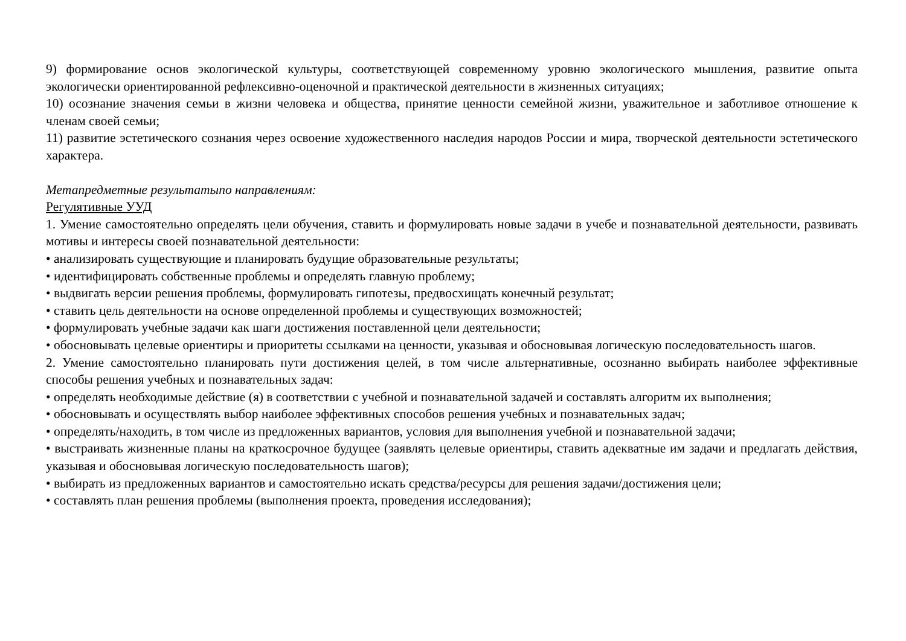9) формирование основ экологической культуры, соответствующей современному уровню экологического мышления, развитие опыта экологически ориентированной рефлексивно-оценочной и практической деятельности в жизненных ситуациях;
10) осознание значения семьи в жизни человека и общества, принятие ценности семейной жизни, уважительное и заботливое отношение к членам своей семьи;
11) развитие эстетического сознания через освоение художественного наследия народов России и мира, творческой деятельности эстетического характера.
Метапредметные результатыпо направлениям:
Регулятивные УУД
1. Умение самостоятельно определять цели обучения, ставить и формулировать новые задачи в учебе и познавательной деятельности, развивать мотивы и интересы своей познавательной деятельности:
• анализировать существующие и планировать будущие образовательные результаты;
• идентифицировать собственные проблемы и определять главную проблему;
• выдвигать версии решения проблемы, формулировать гипотезы, предвосхищать конечный результат;
• ставить цель деятельности на основе определенной проблемы и существующих возможностей;
• формулировать учебные задачи как шаги достижения поставленной цели деятельности;
• обосновывать целевые ориентиры и приоритеты ссылками на ценности, указывая и обосновывая логическую последовательность шагов.
2. Умение самостоятельно планировать пути достижения целей, в том числе альтернативные, осознанно выбирать наиболее эффективные способы решения учебных и познавательных задач:
• определять необходимые действие (я) в соответствии с учебной и познавательной задачей и составлять алгоритм их выполнения;
• обосновывать и осуществлять выбор наиболее эффективных способов решения учебных и познавательных задач;
• определять/находить, в том числе из предложенных вариантов, условия для выполнения учебной и познавательной задачи;
• выстраивать жизненные планы на краткосрочное будущее (заявлять целевые ориентиры, ставить адекватные им задачи и предлагать действия, указывая и обосновывая логическую последовательность шагов);
• выбирать из предложенных вариантов и самостоятельно искать средства/ресурсы для решения задачи/достижения цели;
• составлять план решения проблемы (выполнения проекта, проведения исследования);